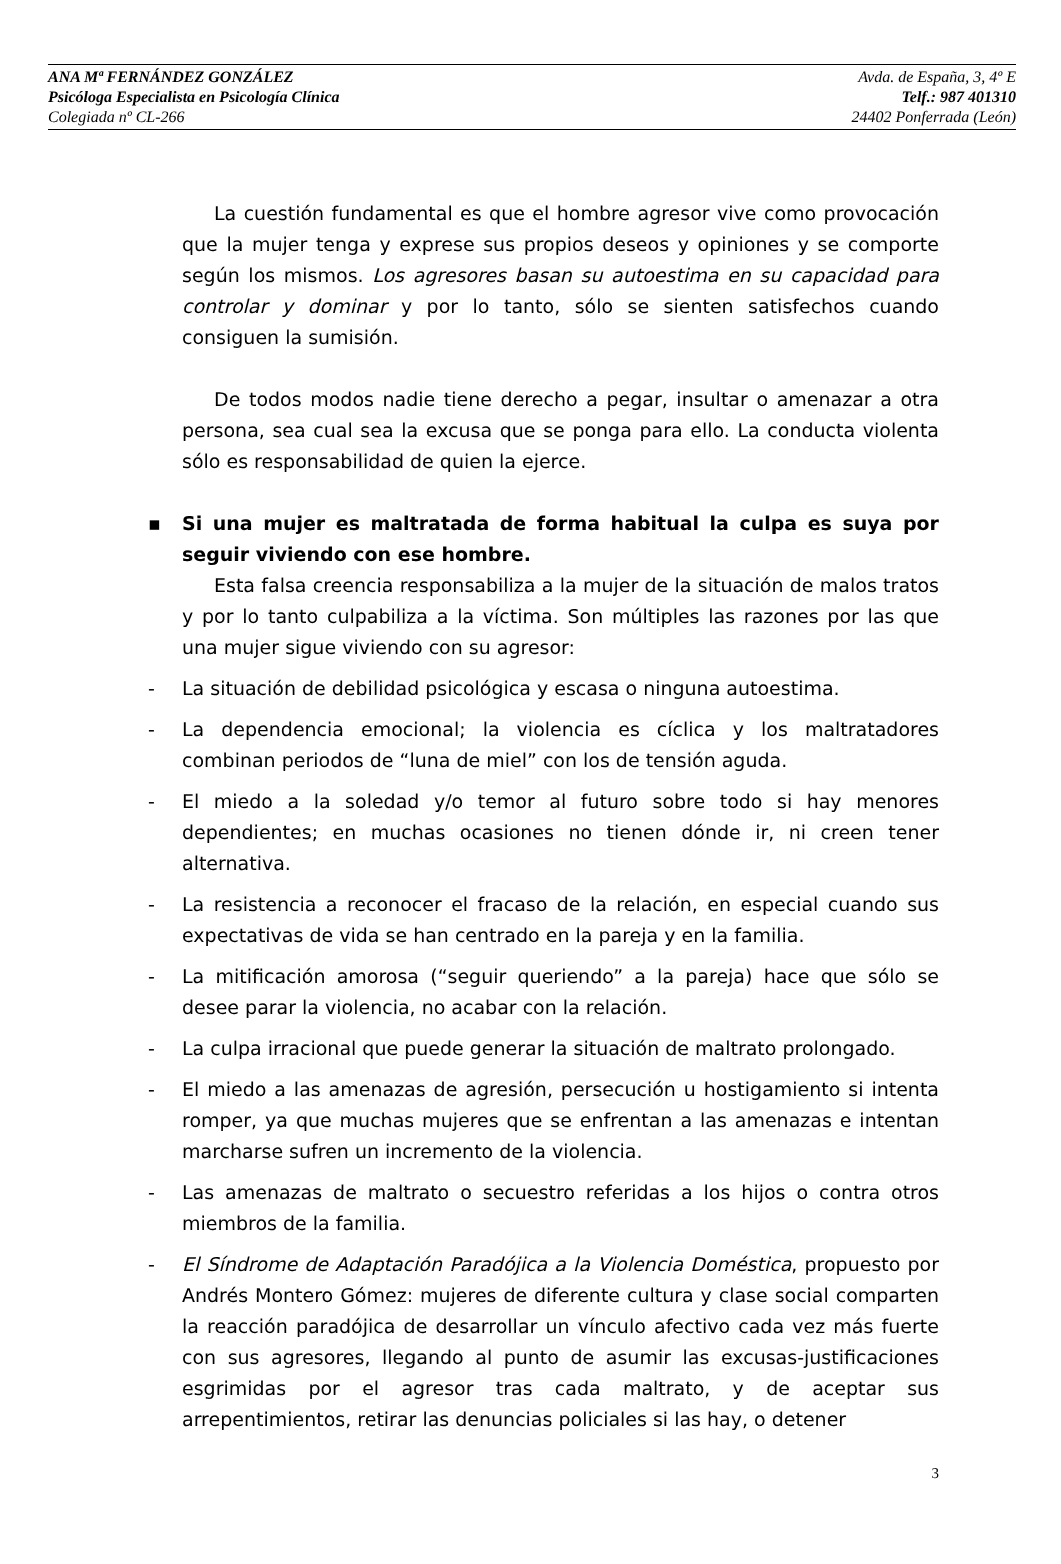ANA Mª FERNÁNDEZ GONZÁLEZ
Psicóloga Especialista en Psicología Clínica
Colegiada nº CL-266
Avda. de España, 3, 4º E
Telf.: 987 401310
24402 Ponferrada (León)
La cuestión fundamental es que el hombre agresor vive como provocación que la mujer tenga y exprese sus propios deseos y opiniones y se comporte según los mismos. Los agresores basan su autoestima en su capacidad para controlar y dominar y por lo tanto, sólo se sienten satisfechos cuando consiguen la sumisión.
De todos modos nadie tiene derecho a pegar, insultar o amenazar a otra persona, sea cual sea la excusa que se ponga para ello. La conducta violenta sólo es responsabilidad de quien la ejerce.
▪ Si una mujer es maltratada de forma habitual la culpa es suya por seguir viviendo con ese hombre.
Esta falsa creencia responsabiliza a la mujer de la situación de malos tratos y por lo tanto culpabiliza a la víctima. Son múltiples las razones por las que una mujer sigue viviendo con su agresor:
- La situación de debilidad psicológica y escasa o ninguna autoestima.
- La dependencia emocional; la violencia es cíclica y los maltratadores combinan periodos de “luna de miel” con los de tensión aguda.
- El miedo a la soledad y/o temor al futuro sobre todo si hay menores dependientes; en muchas ocasiones no tienen dónde ir, ni creen tener alternativa.
- La resistencia a reconocer el fracaso de la relación, en especial cuando sus expectativas de vida se han centrado en la pareja y en la familia.
- La mitificación amorosa (“seguir queriendo” a la pareja) hace que sólo se desee parar la violencia, no acabar con la relación.
- La culpa irracional que puede generar la situación de maltrato prolongado.
- El miedo a las amenazas de agresión, persecución u hostigamiento si intenta romper, ya que muchas mujeres que se enfrentan a las amenazas e intentan marcharse sufren un incremento de la violencia.
- Las amenazas de maltrato o secuestro referidas a los hijos o contra otros miembros de la familia.
- El Síndrome de Adaptación Paradójica a la Violencia Doméstica, propuesto por Andrés Montero Gómez: mujeres de diferente cultura y clase social comparten la reacción paradójica de desarrollar un vínculo afectivo cada vez más fuerte con sus agresores, llegando al punto de asumir las excusas-justificaciones esgrimidas por el agresor tras cada maltrato, y de aceptar sus arrepentimientos, retirar las denuncias policiales si las hay, o detener
3